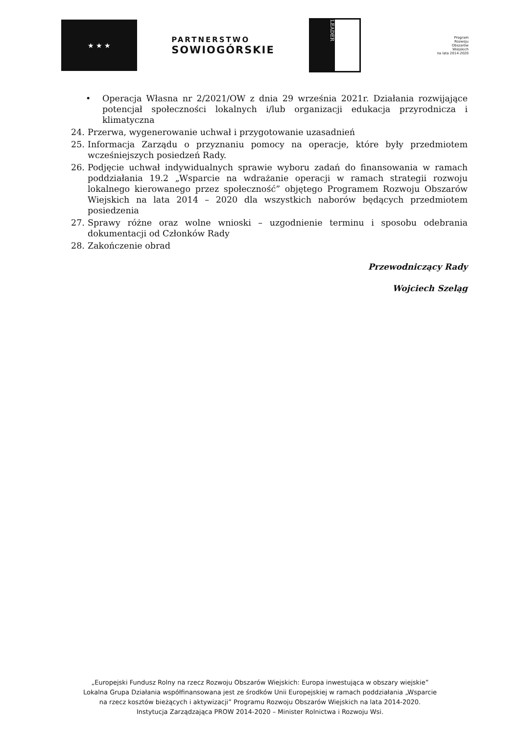★ ★ ★
PARTNERSTWO
SOWIOGÓRSKIE
LEADER
Program
Rozwoju
Obszarów
Wiejskich
na lata 2014-2020
• Operacja Własna nr 2/2021/OW z dnia 29 września 2021r. Działania rozwijające potencjał społeczności lokalnych i/lub organizacji edukacja przyrodnicza i klimatyczna
24. Przerwa, wygenerowanie uchwał i przygotowanie uzasadnień
25. Informacja Zarządu o przyznaniu pomocy na operacje, które były przedmiotem wcześniejszych posiedzeń Rady.
26. Podjęcie uchwał indywidualnych sprawie wyboru zadań do finansowania w ramach poddziałania 19.2 „Wsparcie na wdrażanie operacji w ramach strategii rozwoju lokalnego kierowanego przez społeczność” objętego Programem Rozwoju Obszarów Wiejskich na lata 2014 – 2020 dla wszystkich naborów będących przedmiotem posiedzenia
27. Sprawy różne oraz wolne wnioski – uzgodnienie terminu i sposobu odebrania dokumentacji od Członków Rady
28. Zakończenie obrad
Przewodniczący Rady
Wojciech Szeląg
„Europejski Fundusz Rolny na rzecz Rozwoju Obszarów Wiejskich: Europa inwestująca w obszary wiejskie”
Lokalna Grupa Działania współfinansowana jest ze środków Unii Europejskiej w ramach poddziałania „Wsparcie
na rzecz kosztów bieżących i aktywizacji” Programu Rozwoju Obszarów Wiejskich na lata 2014-2020.
Instytucja Zarządzająca PROW 2014-2020 – Minister Rolnictwa i Rozwoju Wsi.